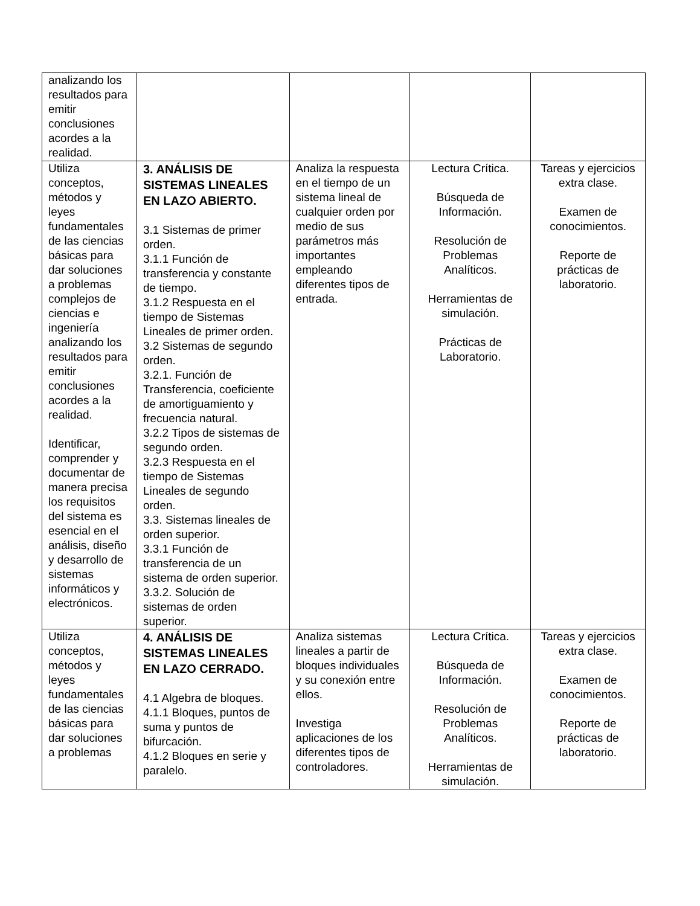| analizando los resultados para emitir conclusiones acordes a la realidad. | | | | |
| Utiliza conceptos, métodos y leyes fundamentales de las ciencias básicas para dar soluciones a problemas complejos de ciencias e ingeniería analizando los resultados para emitir conclusiones acordes a la realidad. Identificar, comprender y documentar de manera precisa los requisitos del sistema es esencial en el análisis, diseño y desarrollo de sistemas informáticos y electrónicos. | 3. ANÁLISIS DE SISTEMAS LINEALES EN LAZO ABIERTO. 3.1 Sistemas de primer orden. 3.1.1 Función de transferencia y constante de tiempo. 3.1.2 Respuesta en el tiempo de Sistemas Lineales de primer orden. 3.2 Sistemas de segundo orden. 3.2.1. Función de Transferencia, coeficiente de amortiguamiento y frecuencia natural. 3.2.2 Tipos de sistemas de segundo orden. 3.2.3 Respuesta en el tiempo de Sistemas Lineales de segundo orden. 3.3. Sistemas lineales de orden superior. 3.3.1 Función de transferencia de un sistema de orden superior. 3.3.2. Solución de sistemas de orden superior. | Analiza la respuesta en el tiempo de un sistema lineal de cualquier orden por medio de sus parámetros más importantes empleando diferentes tipos de entrada. | Lectura Crítica. Búsqueda de Información. Resolución de Problemas Analíticos. Herramientas de simulación. Prácticas de Laboratorio. | Tareas y ejercicios extra clase. Examen de conocimientos. Reporte de prácticas de laboratorio. |
| Utiliza conceptos, métodos y leyes fundamentales de las ciencias básicas para dar soluciones a problemas | 4. ANÁLISIS DE SISTEMAS LINEALES EN LAZO CERRADO. 4.1 Algebra de bloques. 4.1.1 Bloques, puntos de suma y puntos de bifurcación. 4.1.2 Bloques en serie y paralelo. | Analiza sistemas lineales a partir de bloques individuales y su conexión entre ellos. Investiga aplicaciones de los diferentes tipos de controladores. | Lectura Crítica. Búsqueda de Información. Resolución de Problemas Analíticos. Herramientas de simulación. | Tareas y ejercicios extra clase. Examen de conocimientos. Reporte de prácticas de laboratorio. |